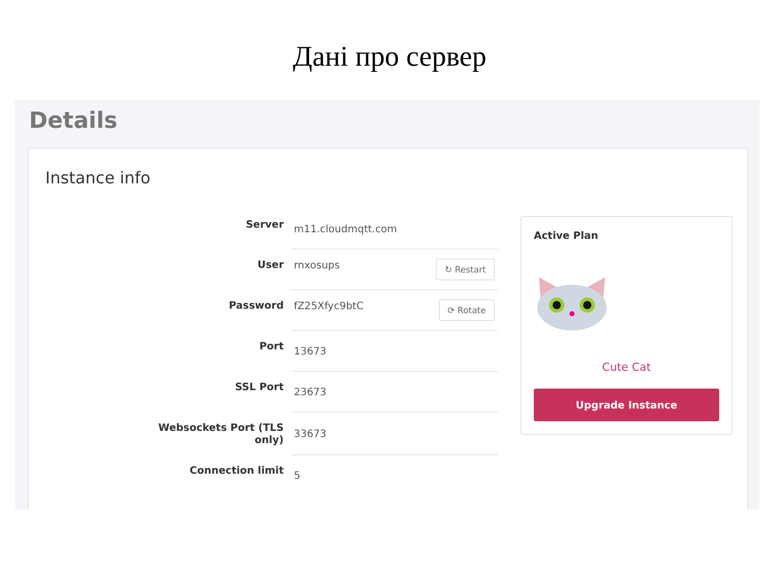Дані про сервер
Details
Instance info
| Server | m11.cloudmqtt.com |
| User | rnxosups ↻ Restart |
| Password | fZ25Xfyc9btC ⟳ Rotate |
| Port | 13673 |
| SSL Port | 23673 |
| Websockets Port (TLS only) | 33673 |
| Connection limit | 5 |
Active Plan
Cute Cat
Upgrade Instance